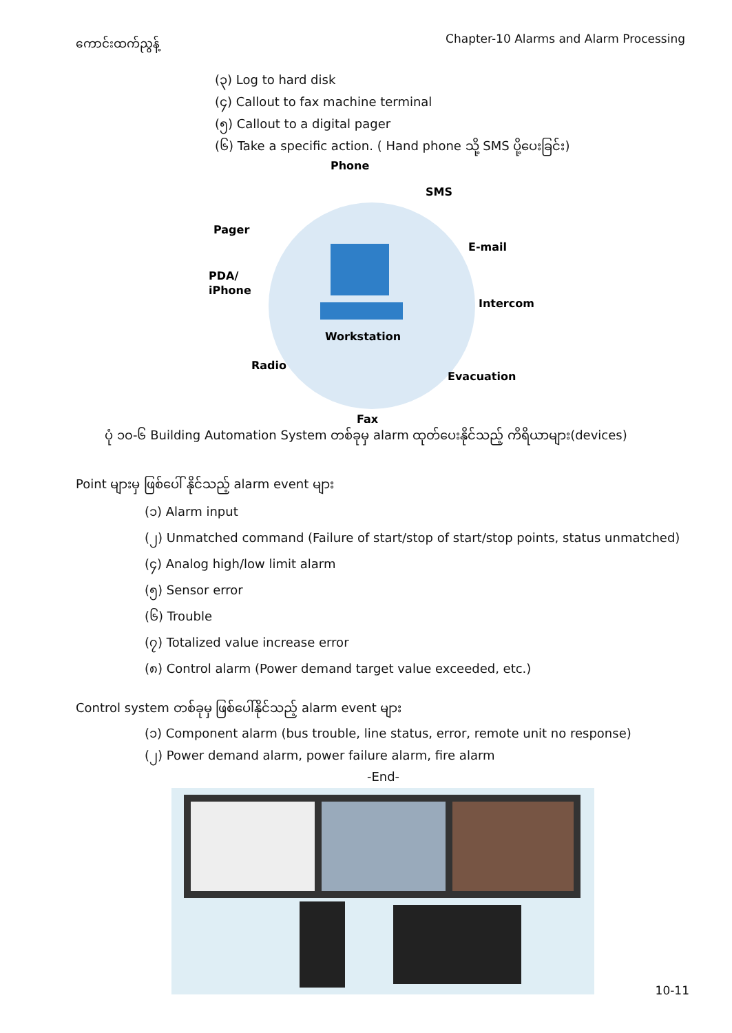ကောင်းထက်ညွန့် Chapter-10 Alarms and Alarm Processing
(၃) Log to hard disk
(၄) Callout to fax machine terminal
(၅) Callout to a digital pager
(၆) Take a specific action. ( Hand phone သို့ SMS ပို့ပေးခြင်း)
Phone
SMS
Pager
E-mail
PDA/
iPhone
Intercom
Workstation
Radio
Evacuation
Fax
ပုံ ၁၀-၆ Building Automation System တစ်ခုမှ alarm ထုတ်ပေးနိုင်သည့် ကိရိယာများ(devices)
Point များမှ ဖြစ်ပေါ် နိုင်သည့် alarm event များ
(၁) Alarm input
(၂) Unmatched command (Failure of start/stop of start/stop points, status unmatched)
(၄) Analog high/low limit alarm
(၅) Sensor error
(၆) Trouble
(၇) Totalized value increase error
(၈) Control alarm (Power demand target value exceeded, etc.)
Control system တစ်ခုမှ ဖြစ်ပေါ်နိုင်သည့် alarm event များ
(၁) Component alarm (bus trouble, line status, error, remote unit no response)
(၂) Power demand alarm, power failure alarm, fire alarm
-End-
10-11